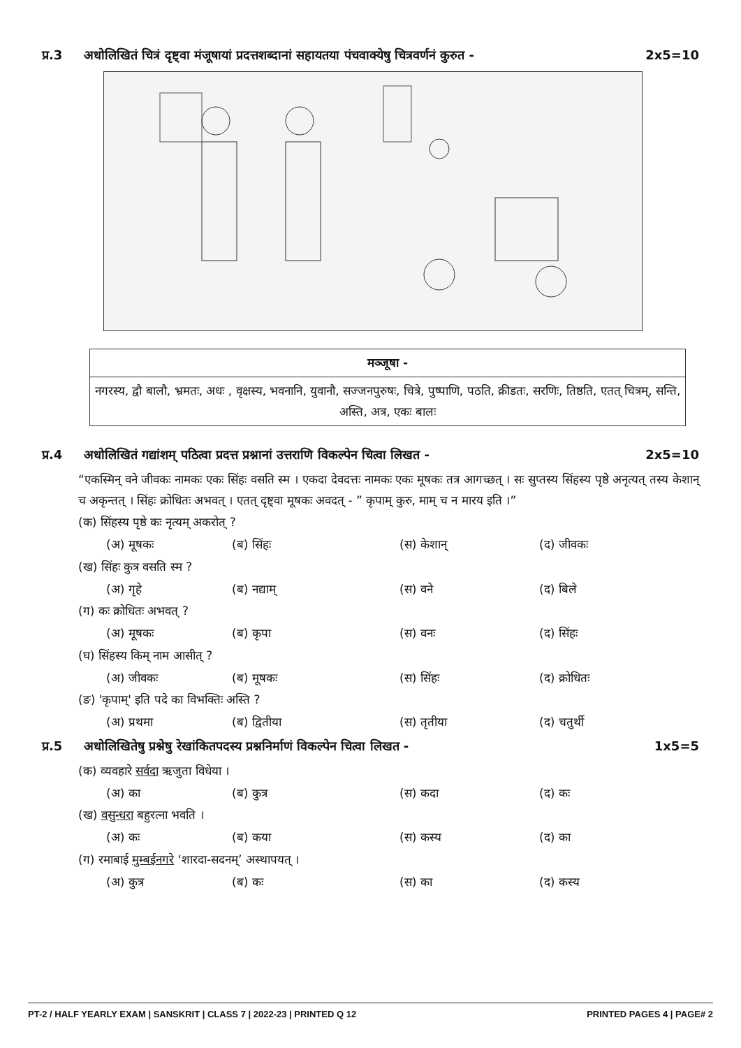प्र.3 अधोलिखितं चित्रं दृष्ट्वा मंजूषायां प्रदत्तशब्दानां सहायतया पंचवाक्येषु चित्रवर्णनं कुरुत - 2x5=10
| मञ्जूषा - |
| --- |
| नगरस्य, द्वौ बालौ, भ्रमतः, अधः , वृक्षस्य, भवनानि, युवानौ, सज्जनपुरुषः, चित्रे, पुष्पाणि, पठति, क्रीडतः, सरणिः, तिष्ठति, एतत् चित्रम्, सन्ति, अस्ति, अत्र, एकः बालः |
प्र.4 अधोलिखितं गद्यांशम् पठित्वा प्रदत्त प्रश्नानां उत्तराणि विकल्पेन चित्वा लिखत - 2x5=10
“एकस्मिन् वने जीवकः नामकः एकः सिंहः वसति स्म । एकदा देवदत्तः नामकः एकः मूषकः तत्र आगच्छत् । सः सुप्तस्य सिंहस्य पृष्ठे अनृत्यत् तस्य केशान् च अकृन्तत् । सिंहः क्रोधितः अभवत् । एतत् दृष्ट्वा मूषकः अवदत् - ” कृपाम् कुरु, माम् च न मारय इति ।”
(क) सिंहस्य पृष्ठे कः नृत्यम् अकरोत् ?
(अ) मूषकः (ब) सिंहः (स) केशान् (द) जीवकः
(ख) सिंहः कुत्र वसति स्म ?
(अ) गृहे (ब) नद्याम् (स) वने (द) बिले
(ग) कः क्रोधितः अभवत् ?
(अ) मूषकः (ब) कृपा (स) वनः (द) सिंहः
(घ) सिंहस्य किम् नाम आसीत् ?
(अ) जीवकः (ब) मूषकः (स) सिंहः (द) क्रोधितः
(ङ) 'कृपाम्' इति पदे का विभक्तिः अस्ति ?
(अ) प्रथमा (ब) द्वितीया (स) तृतीया (द) चतुर्थी
प्र.5 अधोलिखितेषु प्रश्नेषु रेखांकितपदस्य प्रश्ननिर्माणं विकल्पेन चित्वा लिखत - 1x5=5
(क) व्यवहारे सर्वदा ऋजुता विधेया ।
(अ) का (ब) कुत्र (स) कदा (द) कः
(ख) वसुन्धरा बहुरत्ना भवति ।
(अ) कः (ब) कया (स) कस्य (द) का
(ग) रमाबाई मुम्बईनगरे ‘शारदा-सदनम्’ अस्थापयत् ।
(अ) कुत्र (ब) कः (स) का (द) कस्य
PT-2 / HALF YEARLY EXAM | SANSKRIT | CLASS 7 | 2022-23 | PRINTED Q 12 PRINTED PAGES 4 | PAGE# 2